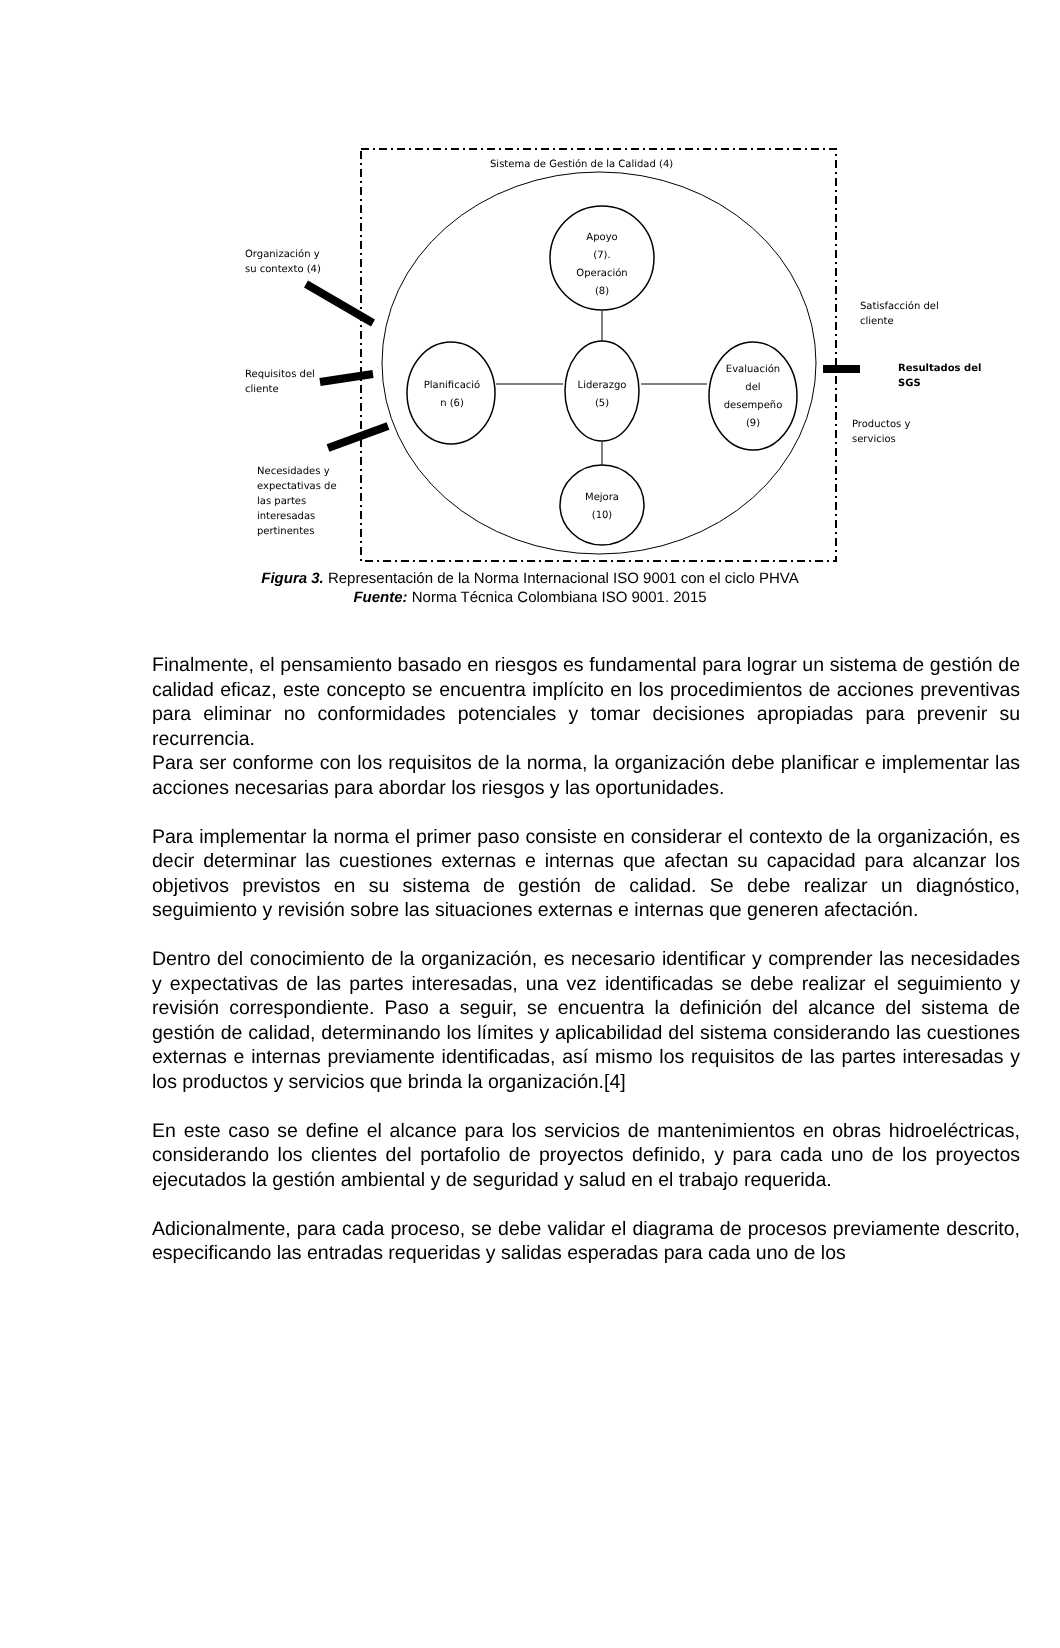Sistema de Gestión de la Calidad (4)
Organización y
su contexto (4)
Requisitos del
cliente
Necesidades y
expectativas de
las partes
interesadas
pertinentes
Apoyo
(7).
Operación
(8)
Planificació
n (6)
Liderazgo
(5)
Evaluación
del
desempeño
(9)
Mejora
(10)
Satisfacción del
cliente
Resultados del
SGS
Productos y
servicios
Figura 3. Representación de la Norma Internacional ISO 9001 con el ciclo PHVA
Fuente: Norma Técnica Colombiana ISO 9001. 2015
Finalmente, el pensamiento basado en riesgos es fundamental para lograr un sistema de gestión de calidad eficaz, este concepto se encuentra implícito en los procedimientos de acciones preventivas para eliminar no conformidades potenciales y tomar decisiones apropiadas para prevenir su recurrencia.
Para ser conforme con los requisitos de la norma, la organización debe planificar e implementar las acciones necesarias para abordar los riesgos y las oportunidades.
Para implementar la norma el primer paso consiste en considerar el contexto de la organización, es decir determinar las cuestiones externas e internas que afectan su capacidad para alcanzar los objetivos previstos en su sistema de gestión de calidad. Se debe realizar un diagnóstico, seguimiento y revisión sobre las situaciones externas e internas que generen afectación.
Dentro del conocimiento de la organización, es necesario identificar y comprender las necesidades y expectativas de las partes interesadas, una vez identificadas se debe realizar el seguimiento y revisión correspondiente. Paso a seguir, se encuentra la definición del alcance del sistema de gestión de calidad, determinando los límites y aplicabilidad del sistema considerando las cuestiones externas e internas previamente identificadas, así mismo los requisitos de las partes interesadas y los productos y servicios que brinda la organización.[4]
En este caso se define el alcance para los servicios de mantenimientos en obras hidroeléctricas, considerando los clientes del portafolio de proyectos definido, y para cada uno de los proyectos ejecutados la gestión ambiental y de seguridad y salud en el trabajo requerida.
Adicionalmente, para cada proceso, se debe validar el diagrama de procesos previamente descrito, especificando las entradas requeridas y salidas esperadas para cada uno de los